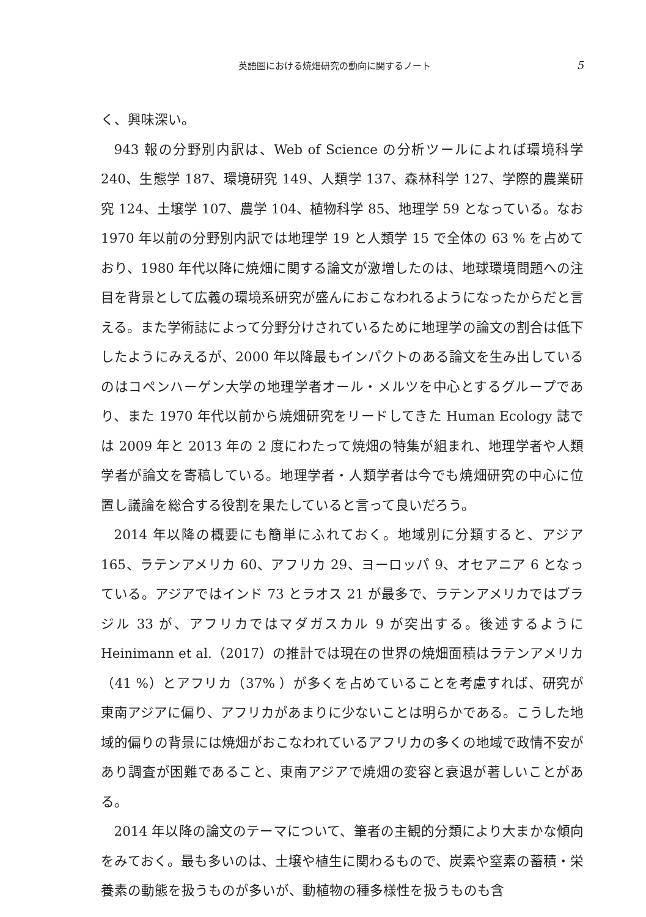英語圏における焼畑研究の動向に関するノート 5
く、興味深い。
943 報の分野別内訳は、Web of Science の分析ツールによれば環境科学 240、生態学 187、環境研究 149、人類学 137、森林科学 127、学際的農業研究 124、土壌学 107、農学 104、植物科学 85、地理学 59 となっている。なお 1970 年以前の分野別内訳では地理学 19 と人類学 15 で全体の 63 % を占めており、1980 年代以降に焼畑に関する論文が激増したのは、地球環境問題への注目を背景として広義の環境系研究が盛んにおこなわれるようになったからだと言える。また学術誌によって分野分けされているために地理学の論文の割合は低下したようにみえるが、2000 年以降最もインパクトのある論文を生み出しているのはコペンハーゲン大学の地理学者オール・メルツを中心とするグループであり、また 1970 年代以前から焼畑研究をリードしてきた Human Ecology 誌では 2009 年と 2013 年の 2 度にわたって焼畑の特集が組まれ、地理学者や人類学者が論文を寄稿している。地理学者・人類学者は今でも焼畑研究の中心に位置し議論を総合する役割を果たしていると言って良いだろう。
2014 年以降の概要にも簡単にふれておく。地域別に分類すると、アジア 165、ラテンアメリカ 60、アフリカ 29、ヨーロッパ 9、オセアニア 6 となっている。アジアではインド 73 とラオス 21 が最多で、ラテンアメリカではブラジル 33 が、アフリカではマダガスカル 9 が突出する。後述するように Heinimann et al.（2017）の推計では現在の世界の焼畑面積はラテンアメリカ（41 %）とアフリカ（37% ）が多くを占めていることを考慮すれば、研究が東南アジアに偏り、アフリカがあまりに少ないことは明らかである。こうした地域的偏りの背景には焼畑がおこなわれているアフリカの多くの地域で政情不安があり調査が困難であること、東南アジアで焼畑の変容と衰退が著しいことがある。
2014 年以降の論文のテーマについて、筆者の主観的分類により大まかな傾向をみておく。最も多いのは、土壌や植生に関わるもので、炭素や窒素の蓄積・栄養素の動態を扱うものが多いが、動植物の種多様性を扱うものも含